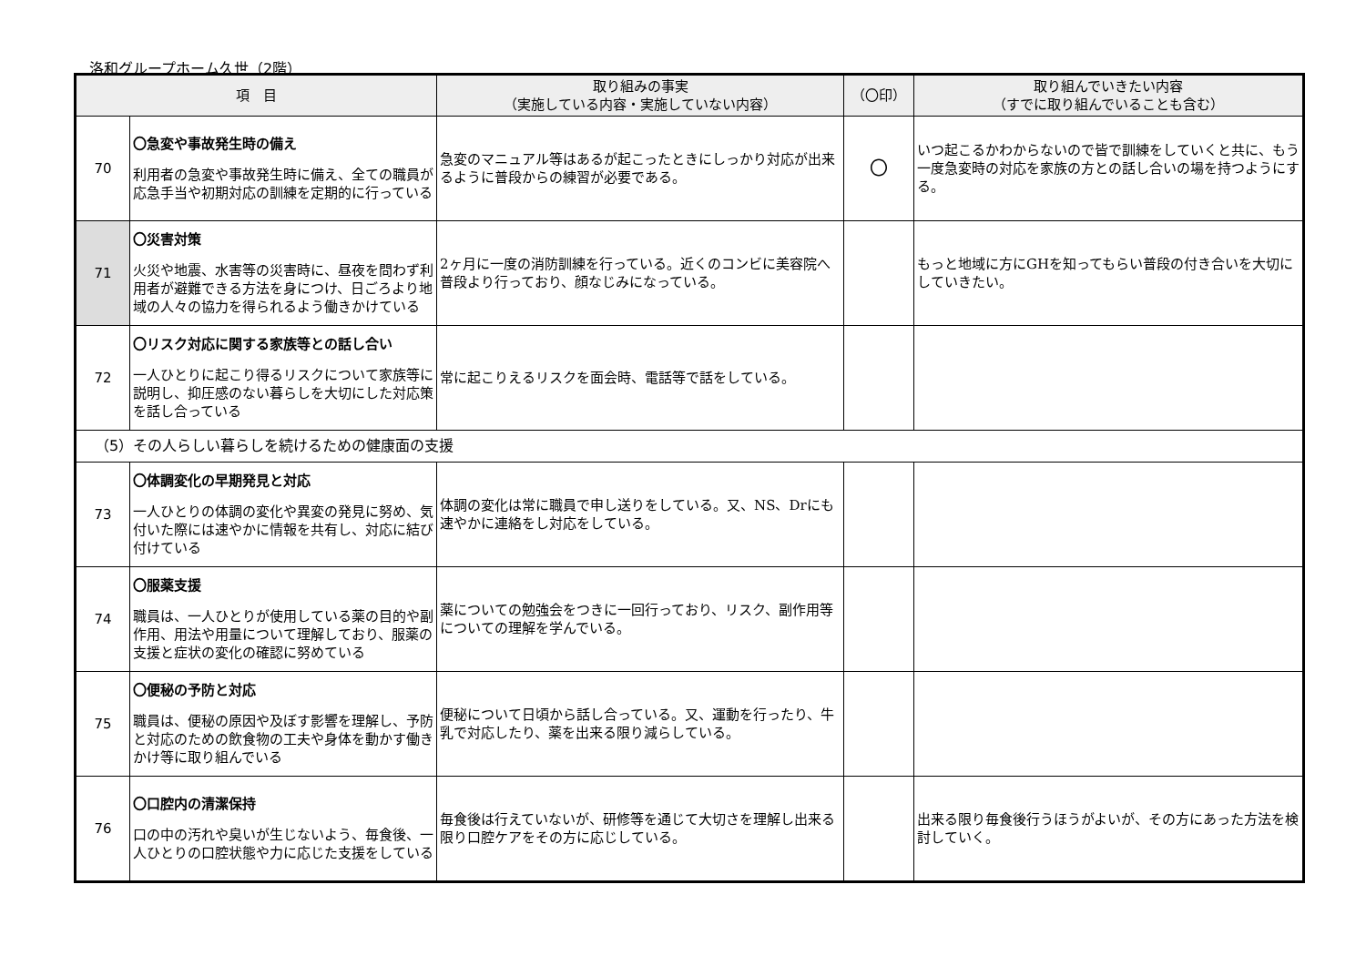洛和グループホーム久世（2階）
| 項 目 | | 取り組みの事実 （実施している内容・実施していない内容） | （〇印） | 取り組んでいきたい内容 （すでに取り組んでいることも含む） |
| --- | --- | --- | --- | --- |
| 70 | 〇急変や事故発生時の備え 利用者の急変や事故発生時に備え、全ての職員が応急手当や初期対応の訓練を定期的に行っている | 急変のマニュアル等はあるが起こったときにしっかり対応が出来るように普段からの練習が必要である。 | 〇 | いつ起こるかわからないので皆で訓練をしていくと共に、もう一度急変時の対応を家族の方との話し合いの場を持つようにする。 |
| 71 | 〇災害対策 火災や地震、水害等の災害時に、昼夜を問わず利用者が避難できる方法を身につけ、日ごろより地域の人々の協力を得られるよう働きかけている | 2ヶ月に一度の消防訓練を行っている。近くのコンビに美容院へ普段より行っており、顔なじみになっている。 | | もっと地域に方にGHを知ってもらい普段の付き合いを大切にしていきたい。 |
| 72 | 〇リスク対応に関する家族等との話し合い 一人ひとりに起こり得るリスクについて家族等に説明し、抑圧感のない暮らしを大切にした対応策を話し合っている | 常に起こりえるリスクを面会時、電話等で話をしている。 | | |
| （5）その人らしい暮らしを続けるための健康面の支援 | | | | |
| 73 | 〇体調変化の早期発見と対応 一人ひとりの体調の変化や異変の発見に努め、気付いた際には速やかに情報を共有し、対応に結び付けている | 体調の変化は常に職員で申し送りをしている。又、NS、Drにも速やかに連絡をし対応をしている。 | | |
| 74 | 〇服薬支援 職員は、一人ひとりが使用している薬の目的や副作用、用法や用量について理解しており、服薬の支援と症状の変化の確認に努めている | 薬についての勉強会をつきに一回行っており、リスク、副作用等についての理解を学んでいる。 | | |
| 75 | 〇便秘の予防と対応 職員は、便秘の原因や及ぼす影響を理解し、予防と対応のための飲食物の工夫や身体を動かす働きかけ等に取り組んでいる | 便秘について日頃から話し合っている。又、運動を行ったり、牛乳で対応したり、薬を出来る限り減らしている。 | | |
| 76 | 〇口腔内の清潔保持 口の中の汚れや臭いが生じないよう、毎食後、一人ひとりの口腔状態や力に応じた支援をしている | 毎食後は行えていないが、研修等を通じて大切さを理解し出来る限り口腔ケアをその方に応じしている。 | | 出来る限り毎食後行うほうがよいが、その方にあった方法を検討していく。 |